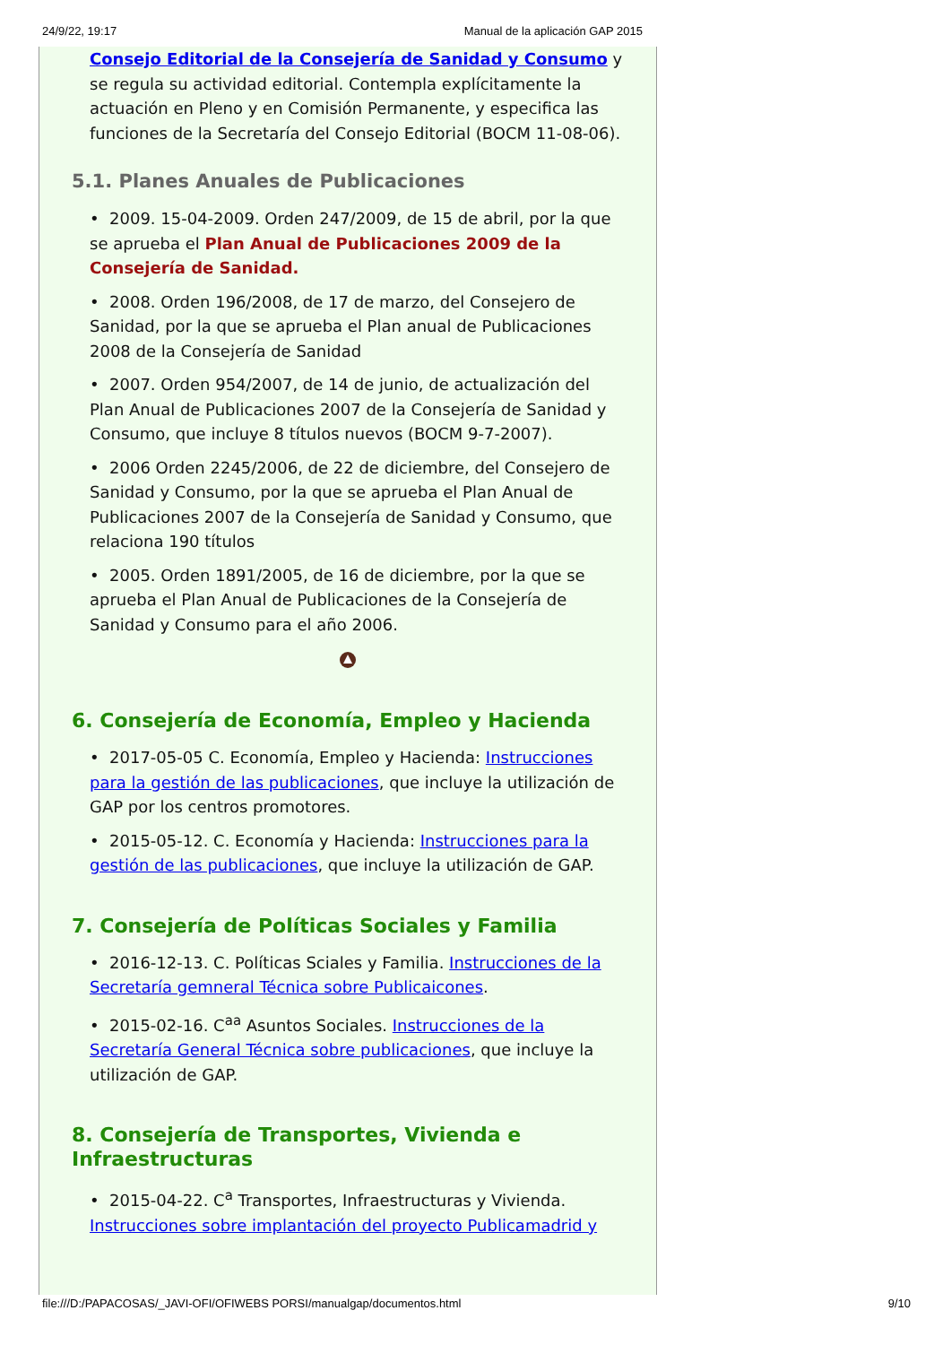24/9/22, 19:17 Manual de la aplicación GAP 2015
Consejo Editorial de la Consejería de Sanidad y Consumo y se regula su actividad editorial. Contempla explícitamente la actuación en Pleno y en Comisión Permanente, y especifica las funciones de la Secretaría del Consejo Editorial (BOCM 11-08-06).
5.1. Planes Anuales de Publicaciones
• 2009. 15-04-2009. Orden 247/2009, de 15 de abril, por la que se aprueba el Plan Anual de Publicaciones 2009 de la Consejería de Sanidad.
• 2008. Orden 196/2008, de 17 de marzo, del Consejero de Sanidad, por la que se aprueba el Plan anual de Publicaciones 2008 de la Consejería de Sanidad
• 2007. Orden 954/2007, de 14 de junio, de actualización del Plan Anual de Publicaciones 2007 de la Consejería de Sanidad y Consumo, que incluye 8 títulos nuevos (BOCM 9-7-2007).
• 2006 Orden 2245/2006, de 22 de diciembre, del Consejero de Sanidad y Consumo, por la que se aprueba el Plan Anual de Publicaciones 2007 de la Consejería de Sanidad y Consumo, que relaciona 190 títulos
• 2005. Orden 1891/2005, de 16 de diciembre, por la que se aprueba el Plan Anual de Publicaciones de la Consejería de Sanidad y Consumo para el año 2006.
6. Consejería de Economía, Empleo y Hacienda
• 2017-05-05 C. Economía, Empleo y Hacienda: Instrucciones para la gestión de las publicaciones, que incluye la utilización de GAP por los centros promotores.
• 2015-05-12. C. Economía y Hacienda: Instrucciones para la gestión de las publicaciones, que incluye la utilización de GAP.
7. Consejería de Políticas Sociales y Familia
• 2016-12-13. C. Políticas Sciales y Familia. Instrucciones de la Secretaría gemneral Técnica sobre Publicaicones.
• 2015-02-16. C<sup>aa</sup> Asuntos Sociales. Instrucciones de la Secretaría General Técnica sobre publicaciones, que incluye la utilización de GAP.
8. Consejería de Transportes, Vivienda e Infraestructuras
• 2015-04-22. C<sup>a</sup> Transportes, Infraestructuras y Vivienda. Instrucciones sobre implantación del proyecto Publicamadrid y
file:///D:/PAPACOSAS/_JAVI-OFI/OFIWEBS PORSI/manualgap/documentos.html 9/10